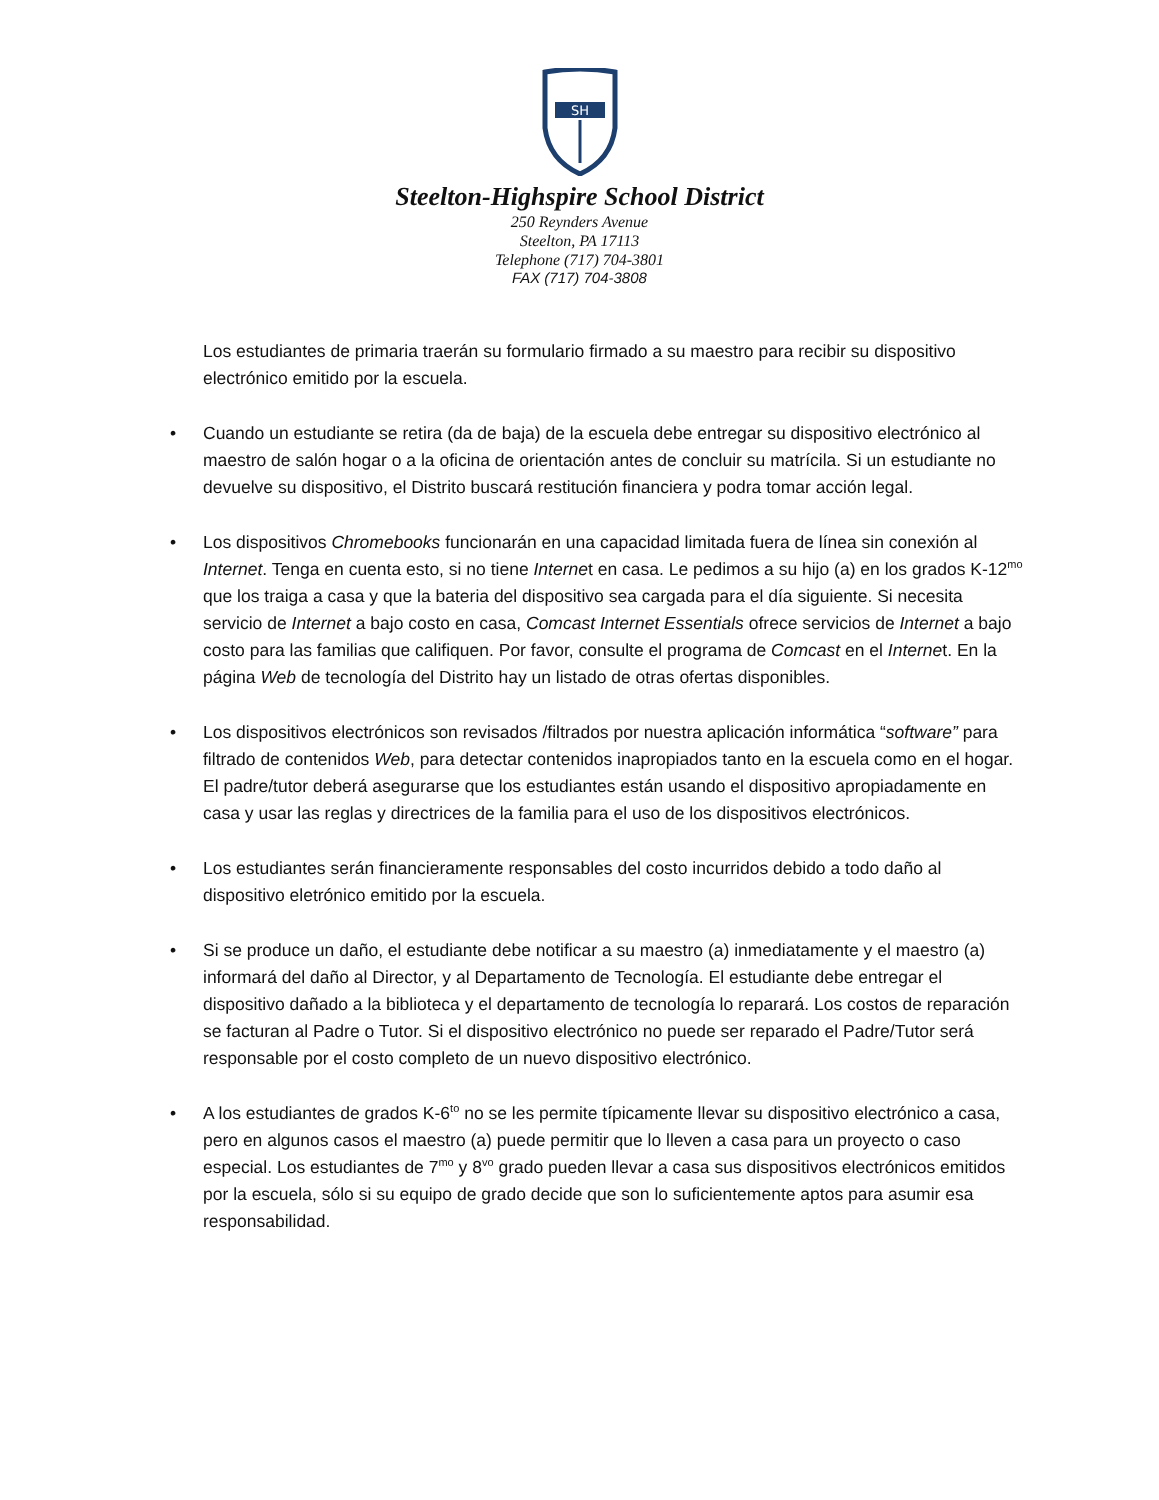SH
Steelton-Highspire School District
250 Reynders Avenue
Steelton, PA 17113
Telephone (717) 704-3801
FAX (717) 704-3808
Los estudiantes de primaria traerán su formulario firmado a su maestro para recibir su dispositivo electrónico emitido por la escuela.
• Cuando un estudiante se retira (da de baja) de la escuela debe entregar su dispositivo electrónico al maestro de salón hogar o a la oficina de orientación antes de concluir su matrícila. Si un estudiante no devuelve su dispositivo, el Distrito buscará restitución financiera y podra tomar acción legal.
• Los dispositivos Chromebooks funcionarán en una capacidad limitada fuera de línea sin conexión al Internet. Tenga en cuenta esto, si no tiene Internet en casa. Le pedimos a su hijo (a) en los grados K-12<sup>mo</sup> que los traiga a casa y que la bateria del dispositivo sea cargada para el día siguiente. Si necesita servicio de Internet a bajo costo en casa, Comcast Internet Essentials ofrece servicios de Internet a bajo costo para las familias que califiquen. Por favor, consulte el programa de Comcast en el Internet. En la página Web de tecnología del Distrito hay un listado de otras ofertas disponibles.
• Los dispositivos electrónicos son revisados /filtrados por nuestra aplicación informática “software” para filtrado de contenidos Web, para detectar contenidos inapropiados tanto en la escuela como en el hogar. El padre/tutor deberá asegurarse que los estudiantes están usando el dispositivo apropiadamente en casa y usar las reglas y directrices de la familia para el uso de los dispositivos electrónicos.
• Los estudiantes serán financieramente responsables del costo incurridos debido a todo daño al dispositivo eletrónico emitido por la escuela.
• Si se produce un daño, el estudiante debe notificar a su maestro (a) inmediatamente y el maestro (a) informará del daño al Director, y al Departamento de Tecnología. El estudiante debe entregar el dispositivo dañado a la biblioteca y el departamento de tecnología lo reparará. Los costos de reparación se facturan al Padre o Tutor. Si el dispositivo electrónico no puede ser reparado el Padre/Tutor será responsable por el costo completo de un nuevo dispositivo electrónico.
• A los estudiantes de grados K-6<sup>to</sup> no se les permite típicamente llevar su dispositivo electrónico a casa, pero en algunos casos el maestro (a) puede permitir que lo lleven a casa para un proyecto o caso especial. Los estudiantes de 7<sup>mo</sup> y 8<sup>vo</sup> grado pueden llevar a casa sus dispositivos electrónicos emitidos por la escuela, sólo si su equipo de grado decide que son lo suficientemente aptos para asumir esa responsabilidad.